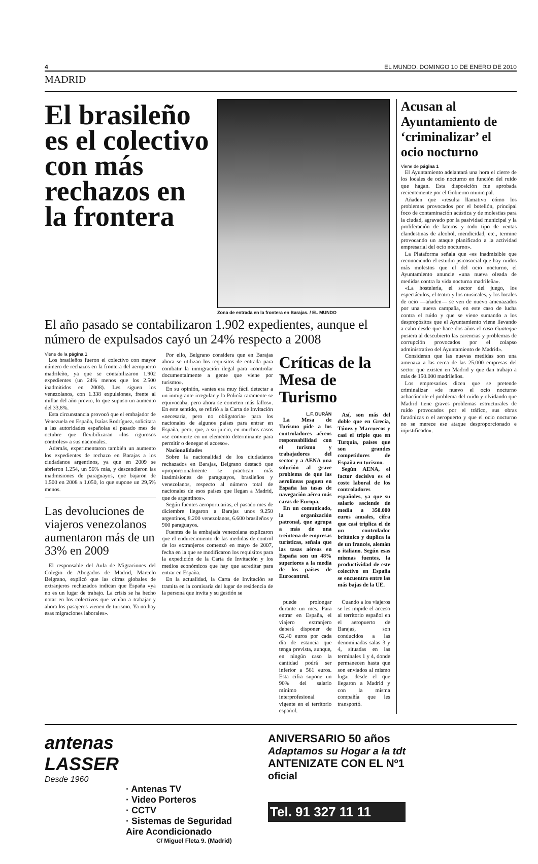4 EL MUNDO. DOMINGO 10 DE ENERO DE 2010
MADRID
El brasileño es el colectivo con más rechazos en la frontera
Zona de entrada en la frontera en Barajas. / EL MUNDO
El año pasado se contabilizaron 1.902 expedientes, aunque el número de expulsados cayó un 24% respecto a 2008
Viene de la página 1
Los brasileños fueron el colectivo con mayor número de rechazos en la frontera del aeropuerto madrileño, ya que se contabilizaron 1.902 expedientes (un 24% menos que los 2.500 inadmitidos en 2008). Les siguen los venezolanos, con 1.338 expulsiones, frente al millar del año previo, lo que supuso un aumento del 33,8%.
Esta circunstancia provocó que el embajador de Venezuela en España, Isaías Rodríguez, solicitara a las autoridades españolas el pasado mes de octubre que flexibilizaran «los rigurosos controles» a sus nacionales.
Además, experimentaron también un aumento los expedientes de rechazo en Barajas a los ciudadanos argentinos, ya que en 2009 se abrieron 1.254, un 56% más, y descendieron las inadmisiones de paraguayos, que bajaron de 1.500 en 2008 a 1.050, lo que supone un 29,5% menos.
Las devoluciones de viajeros venezolanos aumentaron más de un 33% en 2009
El responsable del Aula de Migraciones del Colegio de Abogados de Madrid, Marcelo Belgrano, explicó que las cifras globales de extranjeros rechazados indican que España «ya no es un lugar de trabajo. La crisis se ha hecho notar en los colectivos que venían a trabajar y ahora los pasajeros vienen de turismo. Ya no hay esas migraciones laborales».
Por ello, Belgrano considera que en Barajas ahora se utilizan los requisitos de entrada para combatir la inmigración ilegal para «controlar documentalmente a gente que viene por turismo».
En su opinión, «antes era muy fácil detectar a un inmigrante irregular y la Policía raramente se equivocaba, pero ahora se cometen más fallos». En este sentido, se refirió a la Carta de Invitación «necesaria, pero no obligatoria» para los nacionales de algunos países para entrar en España, pero, que, a su juicio, en muchos casos «se convierte en un elemento determinante para permitir o denegar el acceso».
Nacionalidades
Sobre la nacionalidad de los ciudadanos rechazados en Barajas, Belgrano destacó que «proporcionalmente se practican más inadmisiones de paraguayos, brasileños y venezolanos, respecto al número total de nacionales de esos países que llegan a Madrid, que de argentinos».
Según fuentes aeroportuarias, el pasado mes de diciembre llegaron a Barajas unos 9.250 argentinos, 8.200 venezolanos, 6.600 brasileños y 900 paraguayos.
Fuentes de la embajada venezolana explicaron que el endurecimiento de las medidas de control de los extranjeros comenzó en mayo de 2007, fecha en la que se modificaron los requisitos para la expedición de la Carta de Invitación y los medios económicos que hay que acreditar para entrar en España.
En la actualidad, la Carta de Invitación se tramita en la comisaría del lugar de residencia de la persona que invita y su gestión se
Críticas de la Mesa de Turismo
L.F. DURÁN
La Mesa de Turismo pide a los controladores aéreos responsabilidad con el turismo y trabajadores del sector y a AENA una solución al grave problema de que las aerolíneas paguen en España las tasas de navegación aérea más caras de Europa.
En un comunicado, la organización patronal, que agrupa a más de una treintena de empresas turísticas, señala que las tasas aéreas en España son un 48% superiores a la media de los países de Eurocontrol.
Así, son más del doble que en Grecia, Túnez y Marruecos y casi el triple que en Turquía, países que son grandes competidores de España en turismo.
Según AENA, el factor decisivo es el coste laboral de los controladores españoles, ya que su salario asciende de media a 350.000 euros anuales, cifra que casi triplica el de un controlador británico y duplica la de un francés, alemán o italiano. Según esas mismas fuentes, la productividad de este colectivo en España se encuentra entre las más bajas de la UE.
puede prolongar durante un mes. Para entrar en España, el viajero extranjero deberá disponer de 62,40 euros por cada día de estancia que tenga prevista, aunque, en ningún caso la cantidad podrá ser inferior a 561 euros. Esta cifra supone un 90% del salario mínimo interprofesional vigente en el territorio español.
Cuando a los viajeros se les impide el acceso al territorio español en el aeropuerto de Barajas, son conducidos a las denominadas salas 3 y 4, situadas en las terminales 1 y 4, donde permanecen hasta que son enviados al mismo lugar desde el que llegaron a Madrid y con la misma compañía que les transportó.
Acusan al Ayuntamiento de ‘criminalizar’ el ocio nocturno
Viene de página 1
El Ayuntamiento adelantará una hora el cierre de los locales de ocio nocturno en función del ruido que hagan. Esta disposición fue aprobada recientemente por el Gobierno municipal.
Añaden que «resulta llamativo cómo los problemas provocados por el botellón, principal foco de contaminación acústica y de molestias para la ciudad, agravado por la pasividad municipal y la proliferación de lateros y todo tipo de ventas clandestinas de alcohol, mendicidad, etc., termine provocando un ataque planificado a la actividad empresarial del ocio nocturno».
La Plataforma señala que «es inadmisible que reconociendo el estudio psicosocial que hay ruidos más molestos que el del ocio nocturno, el Ayuntamiento anuncie «una nueva oleada de medidas contra la vida nocturna madrileña».
«La hostelería, el sector del juego, los espectáculos, el teatro y los musicales, y los locales de ocio —añaden— se ven de nuevo amenazados por una nueva campaña, en este caso de lucha contra el ruido y que se viene sumando a los despropósitos que el Ayuntamiento viene llevando a cabo desde que hace dos años el caso Guateque pusiera al descubierto las carencias y problemas de corrupción provocados por el colapso administrativo del Ayuntamiento de Madrid».
Consideran que las nuevas medidas son una amenaza a las cerca de las 25.000 empresas del sector que existen en Madrid y que dan trabajo a más de 150.000 madrileños.
Los empresarios dicen que se pretende criminalizar «de nuevo el ocio nocturno achacándole el problema del ruido y olvidando que Madrid tiene graves problemas estructurales de ruido provocados por el tráfico, sus obras faraónicas o el aeropuerto y que el ocio nocturno no se merece ese ataque desproporcionado e injustificado».
antenas
LASSER
Desde 1960
· Antenas TV
· Video Porteros
· CCTV
· Sistemas de Seguridad
Aire Acondicionado
C/ Miguel Fleta 9. (Madrid)
ANIVERSARIO 50 años
Adaptamos su Hogar a la tdt
ANTENIZATE CON EL Nº1
oficial
Tel. 91 327 11 11